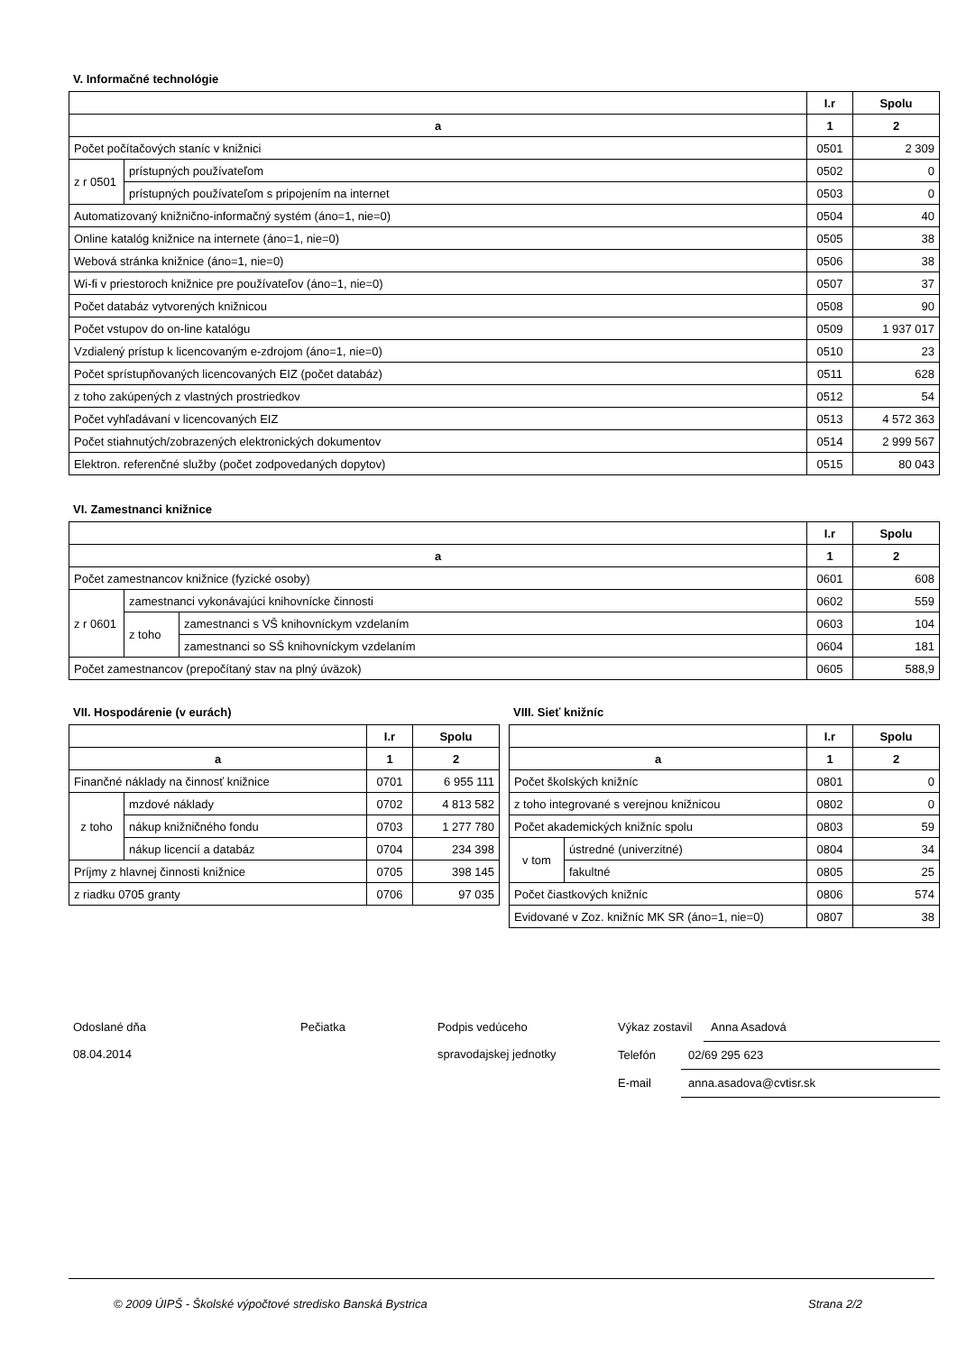V. Informačné technológie
| | | I.r | Spolu |
| --- | --- | --- | --- |
| a | | 1 | 2 |
| Počet počítačových staníc v knižnici | | 0501 | 2 309 |
| z r 0501 | prístupných používateľom | 0502 | 0 |
| | prístupných používateľom s pripojením na internet | 0503 | 0 |
| Automatizovaný knižnično-informačný systém (áno=1, nie=0) | | 0504 | 40 |
| Online katalóg knižnice na internete (áno=1, nie=0) | | 0505 | 38 |
| Webová stránka knižnice (áno=1, nie=0) | | 0506 | 38 |
| Wi-fi v priestoroch knižnice pre používateľov (áno=1, nie=0) | | 0507 | 37 |
| Počet databáz vytvorených knižnicou | | 0508 | 90 |
| Počet vstupov do on-line katalógu | | 0509 | 1 937 017 |
| Vzdialený prístup k licencovaným e-zdrojom (áno=1, nie=0) | | 0510 | 23 |
| Počet sprístupňovaných licencovaných EIZ (počet databáz) | | 0511 | 628 |
| z toho zakúpených z vlastných prostriedkov | | 0512 | 54 |
| Počet vyhľadávaní v licencovaných EIZ | | 0513 | 4 572 363 |
| Počet stiahnutých/zobrazených elektronických dokumentov | | 0514 | 2 999 567 |
| Elektron. referenčné služby (počet zodpovedaných dopytov) | | 0515 | 80 043 |
VI. Zamestnanci knižnice
| | | | I.r | Spolu |
| --- | --- | --- | --- | --- |
| a | | | 1 | 2 |
| Počet zamestnancov knižnice (fyzické osoby) | | | 0601 | 608 |
| z r 0601 | zamestnanci vykonávajúci knihovnícke činnosti | | 0602 | 559 |
| | z toho | zamestnanci s VŠ knihovníckym vzdelaním | 0603 | 104 |
| | | zamestnanci so SŠ knihovníckym vzdelaním | 0604 | 181 |
| Počet zamestnancov (prepočítaný stav na plný úväzok) | | | 0605 | 588,9 |
VII. Hospodárenie (v eurách)
| | | I.r | Spolu |
| --- | --- | --- | --- |
| a | | 1 | 2 |
| Finančné náklady na činnosť knižnice | | 0701 | 6 955 111 |
| z toho | mzdové náklady | 0702 | 4 813 582 |
| | nákup knižničného fondu | 0703 | 1 277 780 |
| | nákup licencií a databáz | 0704 | 234 398 |
| Príjmy z hlavnej činnosti knižnice | | 0705 | 398 145 |
| z riadku 0705 granty | | 0706 | 97 035 |
VIII. Sieť knižníc
| | | I.r | Spolu |
| --- | --- | --- | --- |
| a | | 1 | 2 |
| Počet školských knižníc | | 0801 | 0 |
| z toho integrované s verejnou knižnicou | | 0802 | 0 |
| Počet akademických knižníc spolu | | 0803 | 59 |
| v tom | ústredné (univerzitné) | 0804 | 34 |
| | fakultné | 0805 | 25 |
| Počet čiastkových knižníc | | 0806 | 574 |
| Evidované v Zoz. knižníc MK SR (áno=1, nie=0) | | 0807 | 38 |
Odoslané dňa
08.04.2014
Pečiatka Podpis vedúceho
spravodajskej jednotky
Výkaz zostavil Anna Asadová
Telefón 02/69 295 623
E-mail anna.asadova@cvtisr.sk
© 2009 ÚIPŠ - Školské výpočtové stredisko Banská Bystrica Strana 2/2